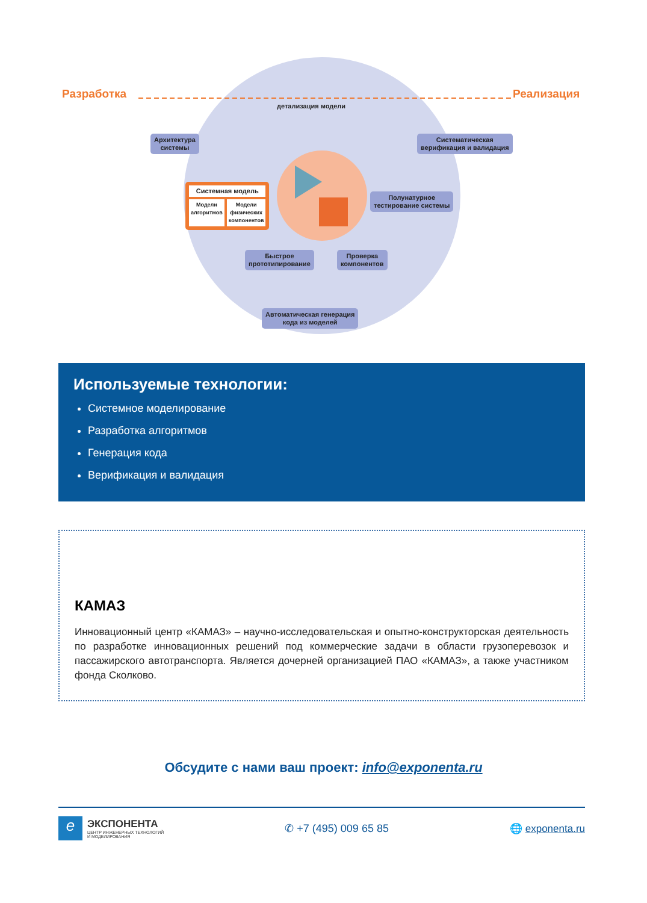Разработка Реализация
детализация модели
Архитектура
системы
Систематическая
верификация и валидация
Системная модель
Модели
алгоритмов
Модели
физических
компонентов
Полунатурное
тестирование системы
Быстрое
прототипирование
Проверка
компонентов
Автоматическая генерация
кода из моделей
Используемые технологии:
Системное моделирование
Разработка алгоритмов
Генерация кода
Верификация и валидация
КАМАЗ
Инновационный центр «КАМАЗ» – научно-исследовательская и опытно-конструкторская деятельность по разработке инновационных решений под коммерческие задачи в области грузоперевозок и пассажирского автотранспорта. Является дочерней организацией ПАО «КАМАЗ», а также участником фонда Сколково.
Обсудите с нами ваш проект: info@exponenta.ru
e
ЭКСПОНЕНТА
ЦЕНТР ИНЖЕНЕРНЫХ ТЕХНОЛОГИЙ
И МОДЕЛИРОВАНИЯ
✆ +7 (495) 009 65 85 🌐 exponenta.ru